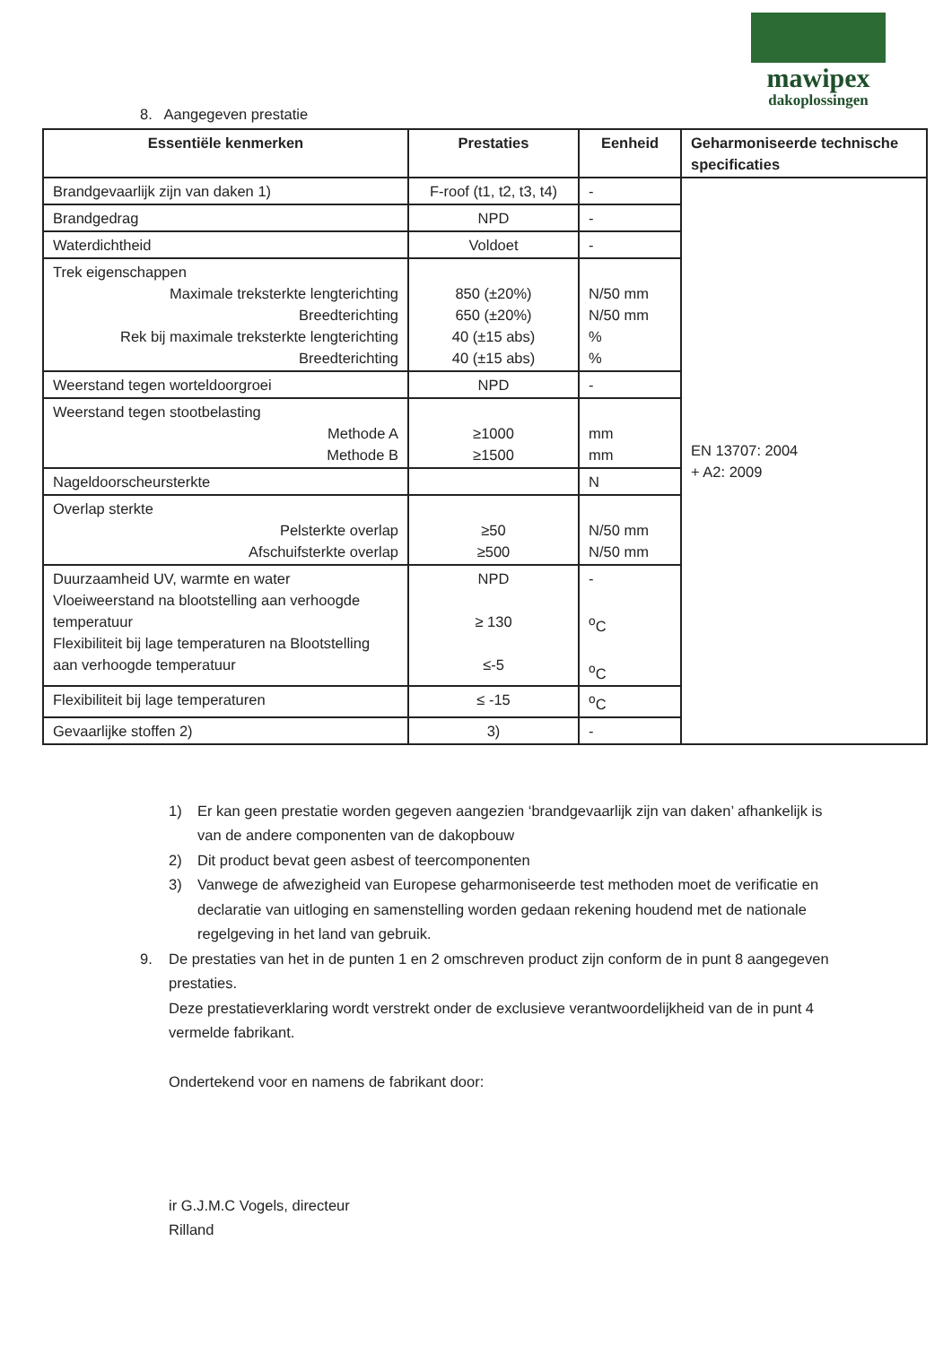mawipex
dakoplossingen
8. Aangegeven prestatie
| Essentiële kenmerken | Prestaties | Eenheid | Geharmoniseerde technische specificaties |
| --- | --- | --- | --- |
| Brandgevaarlijk zijn van daken 1) | F-roof (t1, t2, t3, t4) | - | EN 13707: 2004 + A2: 2009 |
| Brandgedrag | NPD | - | |
| Waterdichtheid | Voldoet | - | |
| Trek eigenschappen Maximale treksterkte lengterichting Breedterichting Rek bij maximale treksterkte lengterichting Breedterichting | 850 (±20%) 650 (±20%) 40 (±15 abs) 40 (±15 abs) | N/50 mm N/50 mm % % | |
| Weerstand tegen worteldoorgroei | NPD | - | |
| Weerstand tegen stootbelasting Methode A Methode B | ≥1000 ≥1500 | mm mm | |
| Nageldoorscheursterkte | | N | |
| Overlap sterkte Pelsterkte overlap Afschuifsterkte overlap | ≥50 ≥500 | N/50 mm N/50 mm | |
| Duurzaamheid UV, warmte en water Vloeiweerstand na blootstelling aan verhoogde temperatuur Flexibiliteit bij lage temperaturen na Blootstelling aan verhoogde temperatuur | NPD ≥ 130 ≤-5 | - <sup>o</sup> C <sup>o</sup> C | |
| Flexibiliteit bij lage temperaturen | ≤ -15 | <sup>o</sup> C | |
| Gevaarlijke stoffen 2) | 3) | - | |
1) Er kan geen prestatie worden gegeven aangezien ‘brandgevaarlijk zijn van daken’ afhankelijk is van de andere componenten van de dakopbouw
2) Dit product bevat geen asbest of teercomponenten
3) Vanwege de afwezigheid van Europese geharmoniseerde test methoden moet de verificatie en declaratie van uitloging en samenstelling worden gedaan rekening houdend met de nationale regelgeving in het land van gebruik.
9. De prestaties van het in de punten 1 en 2 omschreven product zijn conform de in punt 8 aangegeven prestaties.
Deze prestatieverklaring wordt verstrekt onder de exclusieve verantwoordelijkheid van de in punt 4 vermelde fabrikant.
Ondertekend voor en namens de fabrikant door:
ir G.J.M.C Vogels, directeur
Rilland